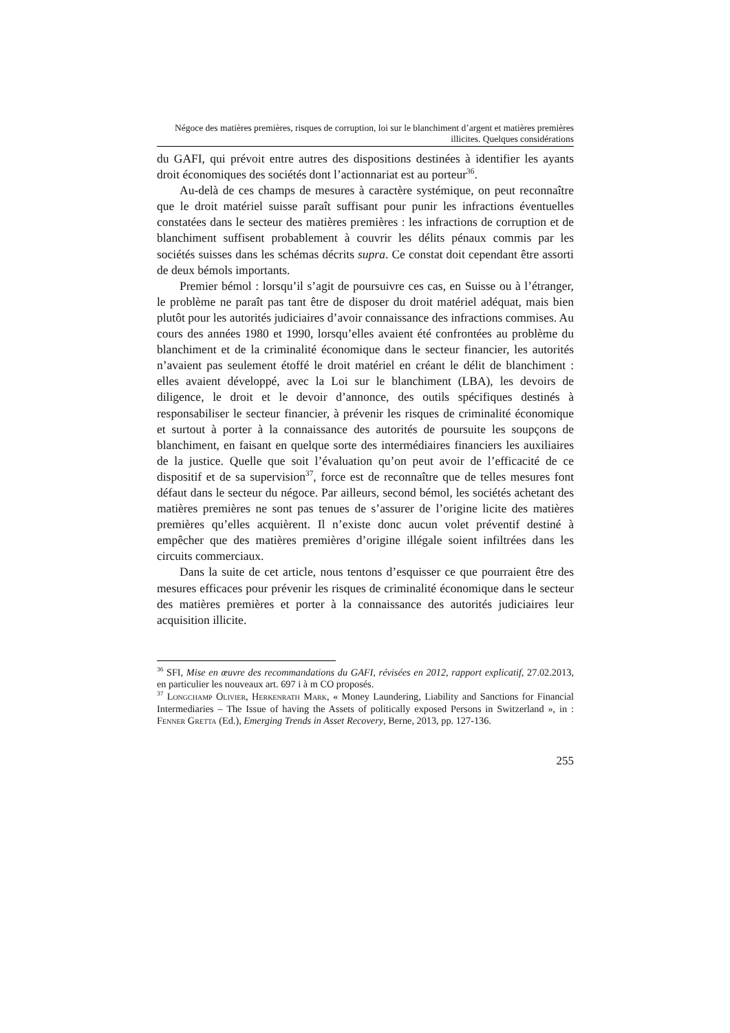Négoce des matières premières, risques de corruption, loi sur le blanchiment d’argent et matières premières illicites. Quelques considérations
du GAFI, qui prévoit entre autres des dispositions destinées à identifier les ayants droit économiques des sociétés dont l’actionnariat est au porteur<sup>36</sup>.
Au-delà de ces champs de mesures à caractère systémique, on peut reconnaître que le droit matériel suisse paraît suffisant pour punir les infractions éventuelles constatées dans le secteur des matières premières : les infractions de corruption et de blanchiment suffisent probablement à couvrir les délits pénaux commis par les sociétés suisses dans les schémas décrits supra. Ce constat doit cependant être assorti de deux bémols importants.
Premier bémol : lorsqu’il s’agit de poursuivre ces cas, en Suisse ou à l’étranger, le problème ne paraît pas tant être de disposer du droit matériel adéquat, mais bien plutôt pour les autorités judiciaires d’avoir connaissance des infractions commises. Au cours des années 1980 et 1990, lorsqu’elles avaient été confrontées au problème du blanchiment et de la criminalité économique dans le secteur financier, les autorités n’avaient pas seulement étoffé le droit matériel en créant le délit de blanchiment : elles avaient développé, avec la Loi sur le blanchiment (LBA), les devoirs de diligence, le droit et le devoir d’annonce, des outils spécifiques destinés à responsabiliser le secteur financier, à prévenir les risques de criminalité économique et surtout à porter à la connaissance des autorités de poursuite les soupçons de blanchiment, en faisant en quelque sorte des intermédiaires financiers les auxiliaires de la justice. Quelle que soit l’évaluation qu’on peut avoir de l’efficacité de ce dispositif et de sa supervision<sup>37</sup>, force est de reconnaître que de telles mesures font défaut dans le secteur du négoce. Par ailleurs, second bémol, les sociétés achetant des matières premières ne sont pas tenues de s’assurer de l’origine licite des matières premières qu’elles acquièrent. Il n’existe donc aucun volet préventif destiné à empêcher que des matières premières d’origine illégale soient infiltrées dans les circuits commerciaux.
Dans la suite de cet article, nous tentons d’esquisser ce que pourraient être des mesures efficaces pour prévenir les risques de criminalité économique dans le secteur des matières premières et porter à la connaissance des autorités judiciaires leur acquisition illicite.
<sup>36</sup> SFI, Mise en œuvre des recommandations du GAFI, révisées en 2012, rapport explicatif, 27.02.2013, en particulier les nouveaux art. 697 i à m CO proposés.
<sup>37</sup> Longchamp Olivier, Herkenrath Mark, « Money Laundering, Liability and Sanctions for Financial Intermediaries – The Issue of having the Assets of politically exposed Persons in Switzerland », in : Fenner Gretta (Ed.), Emerging Trends in Asset Recovery, Berne, 2013, pp. 127-136.
255